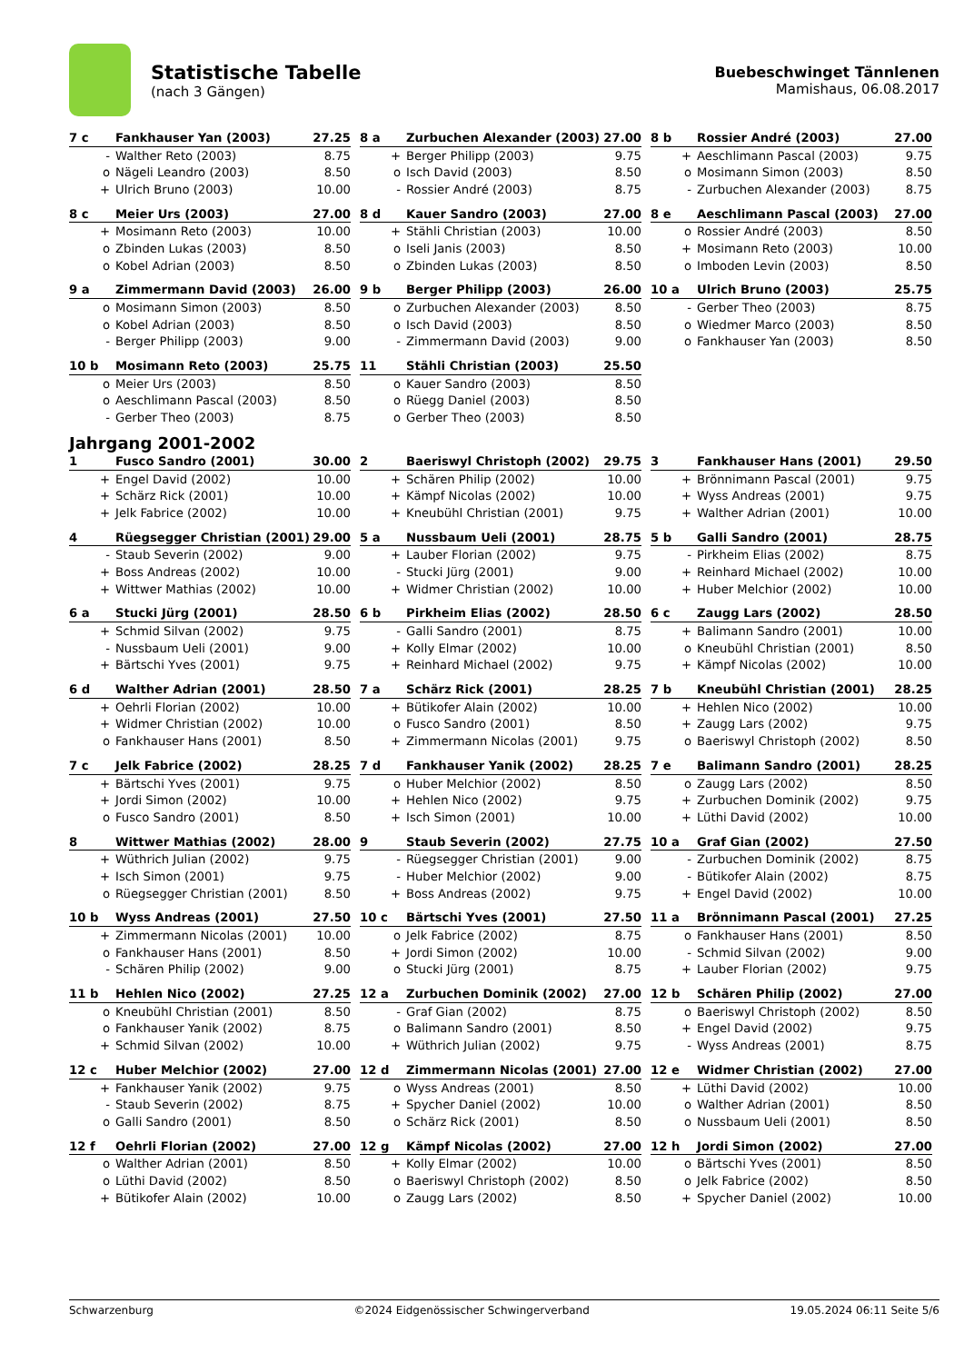Statistische Tabelle
(nach 3 Gängen)
Buebeschwinget Tännlenen
Mamishaus, 06.08.2017
| 7 c | Fankhauser Yan (2003) | 27.25 |
| --- | --- | --- |
| - | Walther Reto (2003) | 8.75 |
| o | Nägeli Leandro (2003) | 8.50 |
| + | Ulrich Bruno (2003) | 10.00 |
| 8 a | Zurbuchen Alexander (2003) | 27.00 |
| --- | --- | --- |
| + | Berger Philipp (2003) | 9.75 |
| o | Isch David (2003) | 8.50 |
| - | Rossier André (2003) | 8.75 |
| 8 b | Rossier André (2003) | 27.00 |
| --- | --- | --- |
| + | Aeschlimann Pascal (2003) | 9.75 |
| o | Mosimann Simon (2003) | 8.50 |
| - | Zurbuchen Alexander (2003) | 8.75 |
| 8 c | Meier Urs (2003) | 27.00 |
| --- | --- | --- |
| + | Mosimann Reto (2003) | 10.00 |
| o | Zbinden Lukas (2003) | 8.50 |
| o | Kobel Adrian (2003) | 8.50 |
| 8 d | Kauer Sandro (2003) | 27.00 |
| --- | --- | --- |
| + | Stähli Christian (2003) | 10.00 |
| o | Iseli Janis (2003) | 8.50 |
| o | Zbinden Lukas (2003) | 8.50 |
| 8 e | Aeschlimann Pascal (2003) | 27.00 |
| --- | --- | --- |
| o | Rossier André (2003) | 8.50 |
| + | Mosimann Reto (2003) | 10.00 |
| o | Imboden Levin (2003) | 8.50 |
| 9 a | Zimmermann David (2003) | 26.00 |
| --- | --- | --- |
| o | Mosimann Simon (2003) | 8.50 |
| o | Kobel Adrian (2003) | 8.50 |
| - | Berger Philipp (2003) | 9.00 |
| 9 b | Berger Philipp (2003) | 26.00 |
| --- | --- | --- |
| o | Zurbuchen Alexander (2003) | 8.50 |
| o | Isch David (2003) | 8.50 |
| - | Zimmermann David (2003) | 9.00 |
| 10 a | Ulrich Bruno (2003) | 25.75 |
| --- | --- | --- |
| - | Gerber Theo (2003) | 8.75 |
| o | Wiedmer Marco (2003) | 8.50 |
| o | Fankhauser Yan (2003) | 8.50 |
| 10 b | Mosimann Reto (2003) | 25.75 |
| --- | --- | --- |
| o | Meier Urs (2003) | 8.50 |
| o | Aeschlimann Pascal (2003) | 8.50 |
| - | Gerber Theo (2003) | 8.75 |
| 11 | Stähli Christian (2003) | 25.50 |
| --- | --- | --- |
| o | Kauer Sandro (2003) | 8.50 |
| o | Rüegg Daniel (2003) | 8.50 |
| o | Gerber Theo (2003) | 8.50 |
Jahrgang 2001-2002
| 1 | Fusco Sandro (2001) | 30.00 |
| --- | --- | --- |
| + | Engel David (2002) | 10.00 |
| + | Schärz Rick (2001) | 10.00 |
| + | Jelk Fabrice (2002) | 10.00 |
| 2 | Baeriswyl Christoph (2002) | 29.75 |
| --- | --- | --- |
| + | Schären Philip (2002) | 10.00 |
| + | Kämpf Nicolas (2002) | 10.00 |
| + | Kneubühl Christian (2001) | 9.75 |
| 3 | Fankhauser Hans (2001) | 29.50 |
| --- | --- | --- |
| + | Brönnimann Pascal (2001) | 9.75 |
| + | Wyss Andreas (2001) | 9.75 |
| + | Walther Adrian (2001) | 10.00 |
| 4 | Rüegsegger Christian (2001) | 29.00 |
| --- | --- | --- |
| - | Staub Severin (2002) | 9.00 |
| + | Boss Andreas (2002) | 10.00 |
| + | Wittwer Mathias (2002) | 10.00 |
| 5 a | Nussbaum Ueli (2001) | 28.75 |
| --- | --- | --- |
| + | Lauber Florian (2002) | 9.75 |
| - | Stucki Jürg (2001) | 9.00 |
| + | Widmer Christian (2002) | 10.00 |
| 5 b | Galli Sandro (2001) | 28.75 |
| --- | --- | --- |
| - | Pirkheim Elias (2002) | 8.75 |
| + | Reinhard Michael (2002) | 10.00 |
| + | Huber Melchior (2002) | 10.00 |
| 6 a | Stucki Jürg (2001) | 28.50 |
| --- | --- | --- |
| + | Schmid Silvan (2002) | 9.75 |
| - | Nussbaum Ueli (2001) | 9.00 |
| + | Bärtschi Yves (2001) | 9.75 |
| 6 b | Pirkheim Elias (2002) | 28.50 |
| --- | --- | --- |
| - | Galli Sandro (2001) | 8.75 |
| + | Kolly Elmar (2002) | 10.00 |
| + | Reinhard Michael (2002) | 9.75 |
| 6 c | Zaugg Lars (2002) | 28.50 |
| --- | --- | --- |
| + | Balimann Sandro (2001) | 10.00 |
| o | Kneubühl Christian (2001) | 8.50 |
| + | Kämpf Nicolas (2002) | 10.00 |
| 6 d | Walther Adrian (2001) | 28.50 |
| --- | --- | --- |
| + | Oehrli Florian (2002) | 10.00 |
| + | Widmer Christian (2002) | 10.00 |
| o | Fankhauser Hans (2001) | 8.50 |
| 7 a | Schärz Rick (2001) | 28.25 |
| --- | --- | --- |
| + | Bütikofer Alain (2002) | 10.00 |
| o | Fusco Sandro (2001) | 8.50 |
| + | Zimmermann Nicolas (2001) | 9.75 |
| 7 b | Kneubühl Christian (2001) | 28.25 |
| --- | --- | --- |
| + | Hehlen Nico (2002) | 10.00 |
| + | Zaugg Lars (2002) | 9.75 |
| o | Baeriswyl Christoph (2002) | 8.50 |
| 7 c | Jelk Fabrice (2002) | 28.25 |
| --- | --- | --- |
| + | Bärtschi Yves (2001) | 9.75 |
| + | Jordi Simon (2002) | 10.00 |
| o | Fusco Sandro (2001) | 8.50 |
| 7 d | Fankhauser Yanik (2002) | 28.25 |
| --- | --- | --- |
| o | Huber Melchior (2002) | 8.50 |
| + | Hehlen Nico (2002) | 9.75 |
| + | Isch Simon (2001) | 10.00 |
| 7 e | Balimann Sandro (2001) | 28.25 |
| --- | --- | --- |
| o | Zaugg Lars (2002) | 8.50 |
| + | Zurbuchen Dominik (2002) | 9.75 |
| + | Lüthi David (2002) | 10.00 |
| 8 | Wittwer Mathias (2002) | 28.00 |
| --- | --- | --- |
| + | Wüthrich Julian (2002) | 9.75 |
| + | Isch Simon (2001) | 9.75 |
| o | Rüegsegger Christian (2001) | 8.50 |
| 9 | Staub Severin (2002) | 27.75 |
| --- | --- | --- |
| - | Rüegsegger Christian (2001) | 9.00 |
| - | Huber Melchior (2002) | 9.00 |
| + | Boss Andreas (2002) | 9.75 |
| 10 a | Graf Gian (2002) | 27.50 |
| --- | --- | --- |
| - | Zurbuchen Dominik (2002) | 8.75 |
| - | Bütikofer Alain (2002) | 8.75 |
| + | Engel David (2002) | 10.00 |
| 10 b | Wyss Andreas (2001) | 27.50 |
| --- | --- | --- |
| + | Zimmermann Nicolas (2001) | 10.00 |
| o | Fankhauser Hans (2001) | 8.50 |
| - | Schären Philip (2002) | 9.00 |
| 10 c | Bärtschi Yves (2001) | 27.50 |
| --- | --- | --- |
| o | Jelk Fabrice (2002) | 8.75 |
| + | Jordi Simon (2002) | 10.00 |
| o | Stucki Jürg (2001) | 8.75 |
| 11 a | Brönnimann Pascal (2001) | 27.25 |
| --- | --- | --- |
| o | Fankhauser Hans (2001) | 8.50 |
| - | Schmid Silvan (2002) | 9.00 |
| + | Lauber Florian (2002) | 9.75 |
| 11 b | Hehlen Nico (2002) | 27.25 |
| --- | --- | --- |
| o | Kneubühl Christian (2001) | 8.50 |
| o | Fankhauser Yanik (2002) | 8.75 |
| + | Schmid Silvan (2002) | 10.00 |
| 12 a | Zurbuchen Dominik (2002) | 27.00 |
| --- | --- | --- |
| - | Graf Gian (2002) | 8.75 |
| o | Balimann Sandro (2001) | 8.50 |
| + | Wüthrich Julian (2002) | 9.75 |
| 12 b | Schären Philip (2002) | 27.00 |
| --- | --- | --- |
| o | Baeriswyl Christoph (2002) | 8.50 |
| + | Engel David (2002) | 9.75 |
| - | Wyss Andreas (2001) | 8.75 |
| 12 c | Huber Melchior (2002) | 27.00 |
| --- | --- | --- |
| + | Fankhauser Yanik (2002) | 9.75 |
| - | Staub Severin (2002) | 8.75 |
| o | Galli Sandro (2001) | 8.50 |
| 12 d | Zimmermann Nicolas (2001) | 27.00 |
| --- | --- | --- |
| o | Wyss Andreas (2001) | 8.50 |
| + | Spycher Daniel (2002) | 10.00 |
| o | Schärz Rick (2001) | 8.50 |
| 12 e | Widmer Christian (2002) | 27.00 |
| --- | --- | --- |
| + | Lüthi David (2002) | 10.00 |
| o | Walther Adrian (2001) | 8.50 |
| o | Nussbaum Ueli (2001) | 8.50 |
| 12 f | Oehrli Florian (2002) | 27.00 |
| --- | --- | --- |
| o | Walther Adrian (2001) | 8.50 |
| o | Lüthi David (2002) | 8.50 |
| + | Bütikofer Alain (2002) | 10.00 |
| 12 g | Kämpf Nicolas (2002) | 27.00 |
| --- | --- | --- |
| + | Kolly Elmar (2002) | 10.00 |
| o | Baeriswyl Christoph (2002) | 8.50 |
| o | Zaugg Lars (2002) | 8.50 |
| 12 h | Jordi Simon (2002) | 27.00 |
| --- | --- | --- |
| o | Bärtschi Yves (2001) | 8.50 |
| o | Jelk Fabrice (2002) | 8.50 |
| + | Spycher Daniel (2002) | 10.00 |
Schwarzenburg ©2024 Eidgenössischer Schwingerverband 19.05.2024 06:11 Seite 5/6